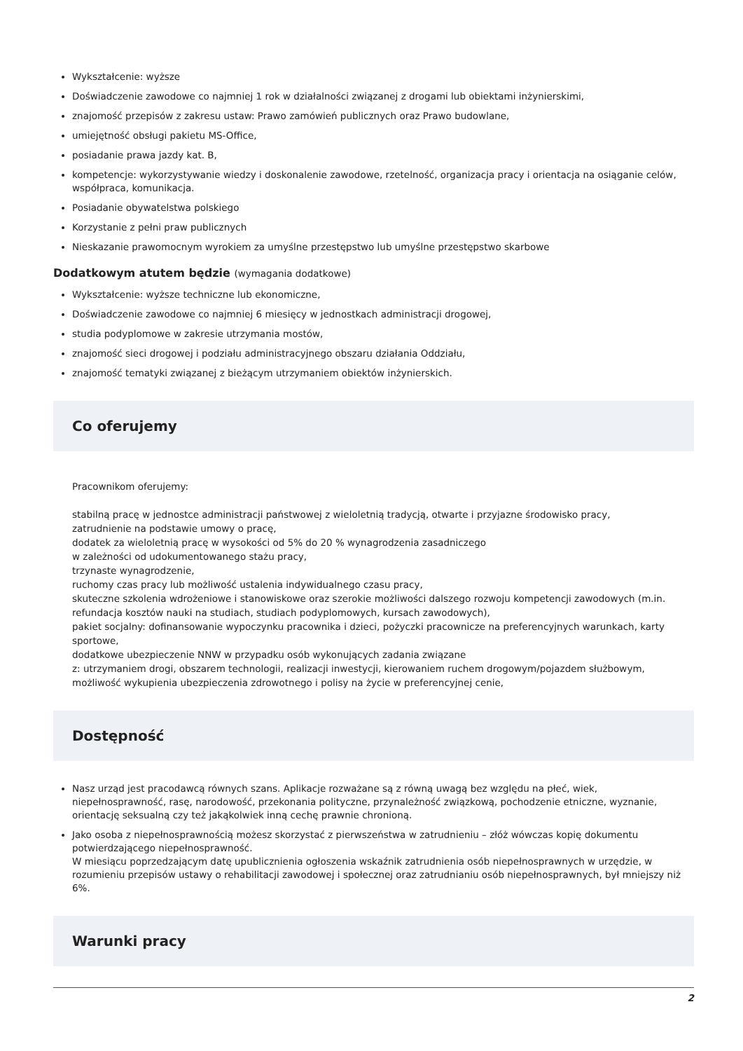Wykształcenie: wyższe
Doświadczenie zawodowe co najmniej 1 rok w działalności związanej z drogami lub obiektami inżynierskimi,
znajomość przepisów z zakresu ustaw: Prawo zamówień publicznych oraz Prawo budowlane,
umiejętność obsługi pakietu MS-Office,
posiadanie prawa jazdy kat. B,
kompetencje: wykorzystywanie wiedzy i doskonalenie zawodowe, rzetelność, organizacja pracy i orientacja na osiąganie celów, współpraca, komunikacja.
Posiadanie obywatelstwa polskiego
Korzystanie z pełni praw publicznych
Nieskazanie prawomocnym wyrokiem za umyślne przestępstwo lub umyślne przestępstwo skarbowe
Dodatkowym atutem będzie (wymagania dodatkowe)
Wykształcenie: wyższe techniczne lub ekonomiczne,
Doświadczenie zawodowe co najmniej 6 miesięcy w jednostkach administracji drogowej,
studia podyplomowe w zakresie utrzymania mostów,
znajomość sieci drogowej i podziału administracyjnego obszaru działania Oddziału,
znajomość tematyki związanej z bieżącym utrzymaniem obiektów inżynierskich.
Co oferujemy
Pracownikom oferujemy:
stabilną pracę w jednostce administracji państwowej z wieloletnią tradycją, otwarte i przyjazne środowisko pracy,
zatrudnienie na podstawie umowy o pracę,
dodatek za wieloletnią pracę w wysokości od 5% do 20 % wynagrodzenia zasadniczego
w zależności od udokumentowanego stażu pracy,
trzynaste wynagrodzenie,
ruchomy czas pracy lub możliwość ustalenia indywidualnego czasu pracy,
skuteczne szkolenia wdrożeniowe i stanowiskowe oraz szerokie możliwości dalszego rozwoju kompetencji zawodowych (m.in. refundacja kosztów nauki na studiach, studiach podyplomowych, kursach zawodowych),
pakiet socjalny: dofinansowanie wypoczynku pracownika i dzieci, pożyczki pracownicze na preferencyjnych warunkach, karty sportowe,
dodatkowe ubezpieczenie NNW w przypadku osób wykonujących zadania związane
z: utrzymaniem drogi, obszarem technologii, realizacji inwestycji, kierowaniem ruchem drogowym/pojazdem służbowym,
możliwość wykupienia ubezpieczenia zdrowotnego i polisy na życie w preferencyjnej cenie,
Dostępność
Nasz urząd jest pracodawcą równych szans. Aplikacje rozważane są z równą uwagą bez względu na płeć, wiek, niepełnosprawność, rasę, narodowość, przekonania polityczne, przynależność związkową, pochodzenie etniczne, wyznanie, orientację seksualną czy też jakąkolwiek inną cechę prawnie chronioną.
Jako osoba z niepełnosprawnością możesz skorzystać z pierwszeństwa w zatrudnieniu – złóż wówczas kopię dokumentu potwierdzającego niepełnosprawność.
W miesiącu poprzedzającym datę upublicznienia ogłoszenia wskaźnik zatrudnienia osób niepełnosprawnych w urzędzie, w rozumieniu przepisów ustawy o rehabilitacji zawodowej i społecznej oraz zatrudnianiu osób niepełnosprawnych, był mniejszy niż 6%.
Warunki pracy
2